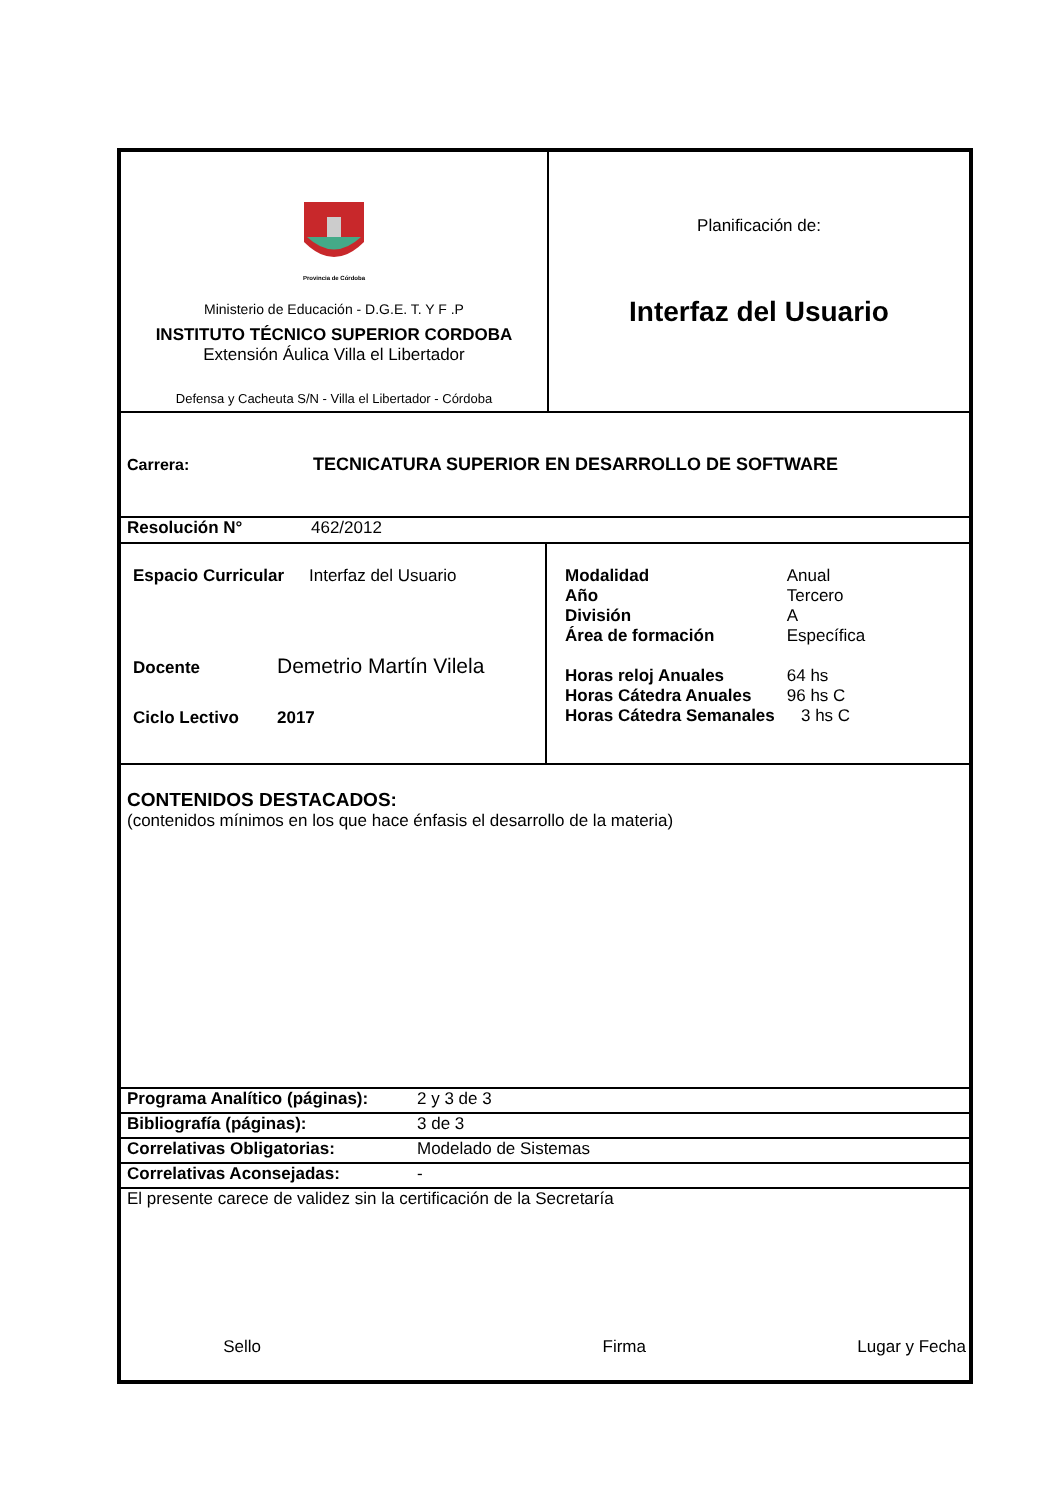Provincia de Córdoba
Ministerio de Educación - D.G.E. T. Y F .P
INSTITUTO TÉCNICO SUPERIOR CORDOBA
Extensión Áulica Villa el Libertador
Defensa y Cacheuta S/N - Villa el Libertador - Córdoba
Planificación de:
Interfaz del Usuario
Carrera: TECNICATURA SUPERIOR EN DESARROLLO DE SOFTWARE
Resolución N° 462/2012
Espacio Curricular Interfaz del Usuario
Docente Demetrio Martín Vilela
Ciclo Lectivo 2017
| Modalidad | Anual |
| Año | Tercero |
| División | A |
| Área de formación | Específica |
| Horas reloj Anuales | 64 hs |
| Horas Cátedra Anuales | 96 hs C |
| Horas Cátedra Semanales | 3 hs C |
CONTENIDOS DESTACADOS:
(contenidos mínimos en los que hace énfasis el desarrollo de la materia)
Programa Analítico (páginas): 2 y 3 de 3
Bibliografía (páginas): 3 de 3
Correlativas Obligatorias: Modelado de Sistemas
Correlativas Aconsejadas: -
El presente carece de validez sin la certificación de la Secretaría
Sello Firma Lugar y Fecha